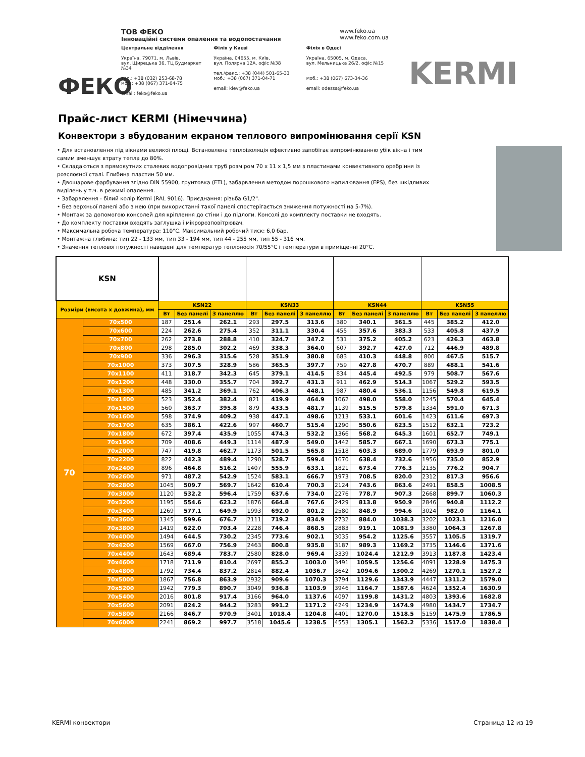ФЕКО
ТОВ ФЕКО www.feko.ua
www.feko.com.ua
Інноваційні системи опалення та водопостачання
Центральне відділення
Україна, 79071, м. Львів,
вул. Щирецька 36, ТЦ Будмаркет №34
тел.: +38 (032) 253-68-78
моб.: +38 (067) 371-04-75
email: feko@feko.ua
Філія у Києві
Україна, 04655, м. Київ,
вул. Полярна 12А, офіс №38
тел./факс.: +38 (044) 501-65-33
моб.: +38 (067) 371-04-71
email: kiev@feko.ua
Філія в Одесі
Україна, 65005, м. Одеса,
вул. Мельницька 26/2, офіс №15
моб.: +38 (067) 673-34-36
email: odessa@feko.ua
KERMI
Прайс-лист KERMI (Німеччина)
Конвектори з вбудованим екраном теплового випромінювання серії KSN
• Для встановлення під вікнами великої площі. Встановлена теплоізоляція ефективно запобігає випромінюванню убік вікна і тим самим зменшує втрату тепла до 80%.
• Складаються з прямокутних сталевих водопровідних труб розміром 70 x 11 x 1,5 мм з пластинами конвективного оребріння із розслоєної сталі. Глибина пластин 50 мм.
• Двошарове фарбування згідно DIN 55900, грунтовка (ETL), забарвлення методом порошкового напилювання (EPS), без шкідливих виділень у т.ч. в режимі опалення.
• Забарвлення - білий колір Kermi (RAL 9016). Приєднання: різьба G1/2".
• Без верхньої панелі або з нею (при використанні такої панелі спостерігається зниження потужності на 5-7%).
• Монтаж за допомогою консолей для кріплення до стіни і до підлоги. Консолі до комплекту поставки не входять.
• До комплекту поставки входять заглушка і мікророзповітрювач.
• Максимальна робоча температура: 110°C. Максимальний робочий тиск: 6,0 бар.
• Монтажна глибина: тип 22 - 133 мм, тип 33 - 194 мм, тип 44 - 255 мм, тип 55 - 316 мм.
• Значення теплової потужності наведені для температур теплоносія 70/55°C і температури в приміщенні 20°C.
| KSN | | | | | | | | | | | | | |
| Розміри (висота х довжина), мм | | KSN22 | | | KSN33 | | | KSN44 | | | KSN55 | | |
| | | Вт | Без панелі | З панеллю | Вт | Без панелі | З панеллю | Вт | Без панелі | З панеллю | Вт | Без панелі | З панеллю |
| 70 | 70x500 | 187 | 251.4 | 262.1 | 293 | 297.5 | 313.6 | 380 | 340.1 | 361.5 | 445 | 385.2 | 412.0 |
| | 70x600 | 224 | 262.6 | 275.4 | 352 | 311.1 | 330.4 | 455 | 357.6 | 383.3 | 533 | 405.8 | 437.9 |
| | 70x700 | 262 | 273.8 | 288.8 | 410 | 324.7 | 347.2 | 531 | 375.2 | 405.2 | 623 | 426.3 | 463.8 |
| | 70x800 | 298 | 285.0 | 302.2 | 469 | 338.3 | 364.0 | 607 | 392.7 | 427.0 | 712 | 446.9 | 489.8 |
| | 70x900 | 336 | 296.3 | 315.6 | 528 | 351.9 | 380.8 | 683 | 410.3 | 448.8 | 800 | 467.5 | 515.7 |
| | 70x1000 | 373 | 307.5 | 328.9 | 586 | 365.5 | 397.7 | 759 | 427.8 | 470.7 | 889 | 488.1 | 541.6 |
| | 70x1100 | 411 | 318.7 | 342.3 | 645 | 379.1 | 414.5 | 834 | 445.4 | 492.5 | 979 | 508.7 | 567.6 |
| | 70x1200 | 448 | 330.0 | 355.7 | 704 | 392.7 | 431.3 | 911 | 462.9 | 514.3 | 1067 | 529.2 | 593.5 |
| | 70x1300 | 485 | 341.2 | 369.1 | 762 | 406.3 | 448.1 | 987 | 480.4 | 536.1 | 1156 | 549.8 | 619.5 |
| | 70x1400 | 523 | 352.4 | 382.4 | 821 | 419.9 | 464.9 | 1062 | 498.0 | 558.0 | 1245 | 570.4 | 645.4 |
| | 70x1500 | 560 | 363.7 | 395.8 | 879 | 433.5 | 481.7 | 1139 | 515.5 | 579.8 | 1334 | 591.0 | 671.3 |
| | 70x1600 | 598 | 374.9 | 409.2 | 938 | 447.1 | 498.6 | 1213 | 533.1 | 601.6 | 1423 | 611.6 | 697.3 |
| | 70x1700 | 635 | 386.1 | 422.6 | 997 | 460.7 | 515.4 | 1290 | 550.6 | 623.5 | 1512 | 632.1 | 723.2 |
| | 70x1800 | 672 | 397.4 | 435.9 | 1055 | 474.3 | 532.2 | 1366 | 568.2 | 645.3 | 1601 | 652.7 | 749.1 |
| | 70x1900 | 709 | 408.6 | 449.3 | 1114 | 487.9 | 549.0 | 1442 | 585.7 | 667.1 | 1690 | 673.3 | 775.1 |
| | 70x2000 | 747 | 419.8 | 462.7 | 1173 | 501.5 | 565.8 | 1518 | 603.3 | 689.0 | 1779 | 693.9 | 801.0 |
| | 70x2200 | 822 | 442.3 | 489.4 | 1290 | 528.7 | 599.4 | 1670 | 638.4 | 732.6 | 1956 | 735.0 | 852.9 |
| | 70x2400 | 896 | 464.8 | 516.2 | 1407 | 555.9 | 633.1 | 1821 | 673.4 | 776.3 | 2135 | 776.2 | 904.7 |
| | 70x2600 | 971 | 487.2 | 542.9 | 1524 | 583.1 | 666.7 | 1973 | 708.5 | 820.0 | 2312 | 817.3 | 956.6 |
| | 70x2800 | 1045 | 509.7 | 569.7 | 1642 | 610.4 | 700.3 | 2124 | 743.6 | 863.6 | 2491 | 858.5 | 1008.5 |
| | 70x3000 | 1120 | 532.2 | 596.4 | 1759 | 637.6 | 734.0 | 2276 | 778.7 | 907.3 | 2668 | 899.7 | 1060.3 |
| | 70x3200 | 1195 | 554.6 | 623.2 | 1876 | 664.8 | 767.6 | 2429 | 813.8 | 950.9 | 2846 | 940.8 | 1112.2 |
| | 70x3400 | 1269 | 577.1 | 649.9 | 1993 | 692.0 | 801.2 | 2580 | 848.9 | 994.6 | 3024 | 982.0 | 1164.1 |
| | 70x3600 | 1345 | 599.6 | 676.7 | 2111 | 719.2 | 834.9 | 2732 | 884.0 | 1038.3 | 3202 | 1023.1 | 1216.0 |
| | 70x3800 | 1419 | 622.0 | 703.4 | 2228 | 746.4 | 868.5 | 2883 | 919.1 | 1081.9 | 3380 | 1064.3 | 1267.8 |
| | 70x4000 | 1494 | 644.5 | 730.2 | 2345 | 773.6 | 902.1 | 3035 | 954.2 | 1125.6 | 3557 | 1105.5 | 1319.7 |
| | 70x4200 | 1569 | 667.0 | 756.9 | 2463 | 800.8 | 935.8 | 3187 | 989.3 | 1169.2 | 3735 | 1146.6 | 1371.6 |
| | 70x4400 | 1643 | 689.4 | 783.7 | 2580 | 828.0 | 969.4 | 3339 | 1024.4 | 1212.9 | 3913 | 1187.8 | 1423.4 |
| | 70x4600 | 1718 | 711.9 | 810.4 | 2697 | 855.2 | 1003.0 | 3491 | 1059.5 | 1256.6 | 4091 | 1228.9 | 1475.3 |
| | 70x4800 | 1792 | 734.4 | 837.2 | 2814 | 882.4 | 1036.7 | 3642 | 1094.6 | 1300.2 | 4269 | 1270.1 | 1527.2 |
| | 70x5000 | 1867 | 756.8 | 863.9 | 2932 | 909.6 | 1070.3 | 3794 | 1129.6 | 1343.9 | 4447 | 1311.2 | 1579.0 |
| | 70x5200 | 1942 | 779.3 | 890.7 | 3049 | 936.8 | 1103.9 | 3946 | 1164.7 | 1387.6 | 4624 | 1352.4 | 1630.9 |
| | 70x5400 | 2016 | 801.8 | 917.4 | 3166 | 964.0 | 1137.6 | 4097 | 1199.8 | 1431.2 | 4803 | 1393.6 | 1682.8 |
| | 70x5600 | 2091 | 824.2 | 944.2 | 3283 | 991.2 | 1171.2 | 4249 | 1234.9 | 1474.9 | 4980 | 1434.7 | 1734.7 |
| | 70x5800 | 2166 | 846.7 | 970.9 | 3401 | 1018.4 | 1204.8 | 4401 | 1270.0 | 1518.5 | 5159 | 1475.9 | 1786.5 |
| | 70x6000 | 2241 | 869.2 | 997.7 | 3518 | 1045.6 | 1238.5 | 4553 | 1305.1 | 1562.2 | 5336 | 1517.0 | 1838.4 |
KERMI конвектори Страница 12 из 19